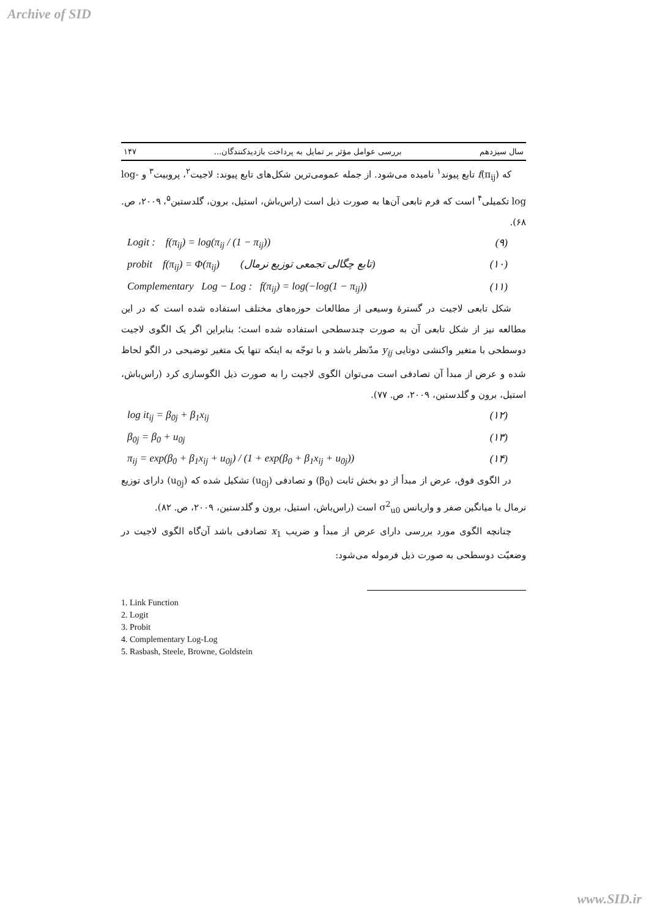Archive of SID
سال سیزدهم بررسی عوامل مؤثر بر تمایل به پرداخت بازدیدکنندگان... ۱۴۷
که f(π<sub>ij</sub>) تابع پیوند<sup>۱</sup> نامیده می‌شود. از جمله عمومی‌ترین شکل‌های تابع پیوند: لاجیت<sup>۲</sup>، پروبیت<sup>۳</sup> و log-log تکمیلی<sup>۴</sup> است که فرم تابعی آن‌ها به صورت ذیل است (راس‌باش، استیل، برون، گلدستین<sup>۵</sup>، ۲۰۰۹، ص. ۶۸).
Logit : f(π<sub>ij</sub>) = log(π<sub>ij</sub> / (1 − π<sub>ij</sub>)) (۹)
probit f(π<sub>ij</sub>) = Φ(π<sub>ij</sub>) (تابع چگالی تجمعی توزیع نرمال) (۱۰)
Complementary Log − Log : f(π<sub>ij</sub>) = log(−log(1 − π<sub>ij</sub>)) (۱۱)
شکل تابعی لاجیت در گسترهٔ وسیعی از مطالعات حوزه‌های مختلف استفاده شده است که در این مطالعه نیز از شکل تابعی آن به صورت چندسطحی استفاده شده است؛ بنابراین اگر یک الگوی لاجیت دوسطحی با متغیر واکنشی دوتایی y<sub>ij</sub> مدّنظر باشد و با توجّه به اینکه تنها یک متغیر توضیحی در الگو لحاظ شده و عرض از مبدأ آن تصادفی است می‌توان الگوی لاجیت را به صورت ذیل الگوسازی کرد (راس‌باش، استیل، برون و گلدستین، ۲۰۰۹، ص. ۷۷).
log it<sub>ij</sub> = β<sub>0j</sub> + β<sub>1</sub>x<sub>ij</sub> (۱۲)
β<sub>0j</sub> = β<sub>0</sub> + u<sub>0j</sub> (۱۳)
π<sub>ij</sub> = exp(β<sub>0</sub> + β<sub>1</sub>x<sub>ij</sub> + u<sub>0j</sub>) / (1 + exp(β<sub>0</sub> + β<sub>1</sub>x<sub>ij</sub> + u<sub>0j</sub>)) (۱۴)
در الگوی فوق، عرض از مبدأ از دو بخش ثابت (β<sub>0</sub>) و تصادفی (u<sub>0j</sub>) تشکیل شده که (u<sub>0j</sub>) دارای توزیع نرمال با میانگین صفر و واریانس σ<sup>2</sup><sub>u0</sub> است (راس‌باش، استیل، برون و گلدستین، ۲۰۰۹، ص. ۸۲).
چنانچه الگوی مورد بررسی دارای عرض از مبدأ و ضریب x<sub>1</sub> تصادفی باشد آن‌گاه الگوی لاجیت در وضعیّت دوسطحی به صورت ذیل فرموله می‌شود:
1. Link Function
2. Logit
3. Probit
4. Complementary Log-Log
5. Rasbash, Steele, Browne, Goldstein
www.SID.ir